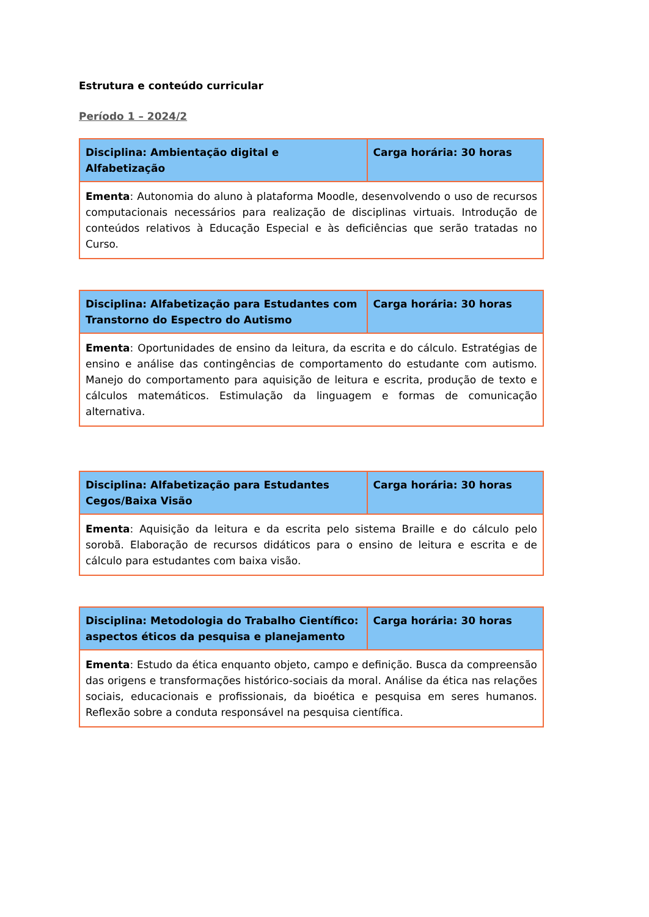Estrutura e conteúdo curricular
Período 1 – 2024/2
| Disciplina: Ambientação digital e Alfabetização | Carga horária: 30 horas |
| Ementa : Autonomia do aluno à plataforma Moodle, desenvolvendo o uso de recursos computacionais necessários para realização de disciplinas virtuais. Introdução de conteúdos relativos à Educação Especial e às deficiências que serão tratadas no Curso. | |
| Disciplina: Alfabetização para Estudantes com Transtorno do Espectro do Autismo | Carga horária: 30 horas |
| Ementa : Oportunidades de ensino da leitura, da escrita e do cálculo. Estratégias de ensino e análise das contingências de comportamento do estudante com autismo. Manejo do comportamento para aquisição de leitura e escrita, produção de texto e cálculos matemáticos. Estimulação da linguagem e formas de comunicação alternativa. | |
| Disciplina: Alfabetização para Estudantes Cegos/Baixa Visão | Carga horária: 30 horas |
| Ementa : Aquisição da leitura e da escrita pelo sistema Braille e do cálculo pelo sorobã. Elaboração de recursos didáticos para o ensino de leitura e escrita e de cálculo para estudantes com baixa visão. | |
| Disciplina: Metodologia do Trabalho Científico: aspectos éticos da pesquisa e planejamento | Carga horária: 30 horas |
| Ementa : Estudo da ética enquanto objeto, campo e definição. Busca da compreensão das origens e transformações histórico-sociais da moral. Análise da ética nas relações sociais, educacionais e profissionais, da bioética e pesquisa em seres humanos. Reflexão sobre a conduta responsável na pesquisa científica. | |